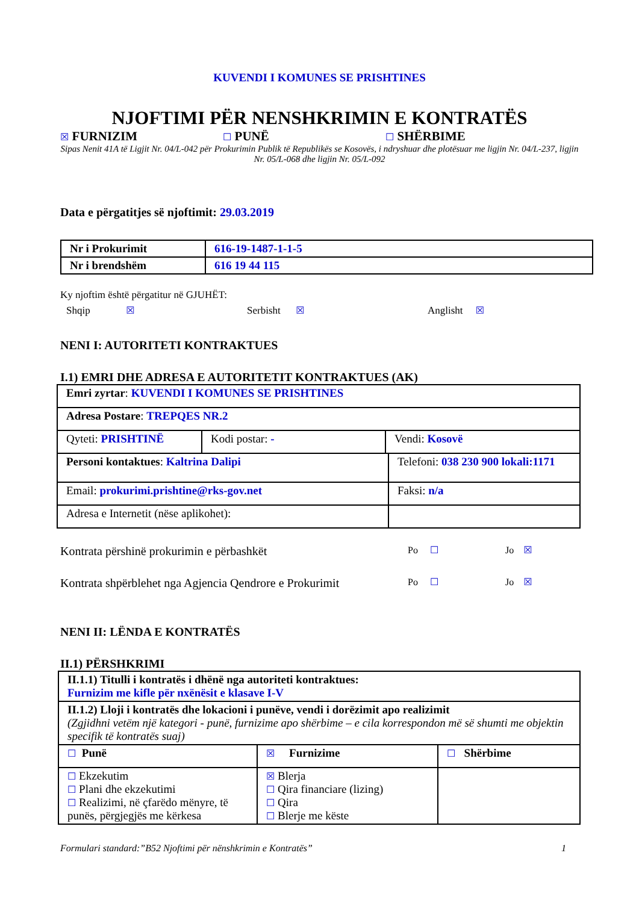KUVENDI I KOMUNES SE PRISHTINES
NJOFTIMI PËR NENSHKRIMIN E KONTRATËS
☒ FURNIZIM
☐ PUNË
☐ SHËRBIME
Sipas Nenit 41A të Ligjit Nr. 04/L-042 për Prokurimin Publik të Republikës se Kosovës, i ndryshuar dhe plotësuar me ligjin Nr. 04/L-237, ligjin Nr. 05/L-068 dhe ligjin Nr. 05/L-092
Data e përgatitjes së njoftimit: 29.03.2019
| Nr i Prokurimit | 616-19-1487-1-1-5 |
| Nr i brendshëm | 616 19 44 115 |
Ky njoftim është përgatitur në GJUHËT:
Shqip ☒ Serbisht ☒ Anglisht ☒
NENI I: AUTORITETI KONTRAKTUES
I.1) EMRI DHE ADRESA E AUTORITETIT KONTRAKTUES (AK)
| Emri zyrtar : KUVENDI I KOMUNES SE PRISHTINES | | |
| Adresa Postare : TREPQES NR.2 | | |
| Qyteti: PRISHTINË | Kodi postar: - | Vendi: Kosovë |
| Personi kontaktues : Kaltrina Dalipi | Telefoni: 038 230 900 lokali:1171 |
| Email: prokurimi.prishtine@rks-gov.net | Faksi: n/a |
| Adresa e Internetit (nëse aplikohet): | |
Kontrata përshinë prokurimin e përbashkët
Po ☐ Jo ☒
Kontrata shpërblehet nga Agjencia Qendrore e Prokurimit
Po ☐ Jo ☒
NENI II: LËNDA E KONTRATËS
II.1) PËRSHKRIMI
| II.1.1) Titulli i kontratës i dhënë nga autoriteti kontraktues: Furnizim me kifle për nxënësit e klasave I-V | | |
| II.1.2) Lloji i kontratës dhe lokacioni i punëve, vendi i dorëzimit apo realizimit (Zgjidhni vetëm një kategori - punë, furnizime apo shërbime – e cila korrespondon më së shumti me objektin specifik të kontratës suaj) | | |
| ☐ Punë | ☒ Furnizime | ☐ Shërbime |
| ☐ Ekzekutim ☐ Plani dhe ekzekutimi ☐ Realizimi, në çfarëdo mënyre, të punës, përgjegjës me kërkesa | ☒ Blerja ☐ Qira financiare (lizing) ☐ Qira ☐ Blerje me këste | |
Formulari standard:”B52 Njoftimi për nënshkrimin e Kontratës” 1